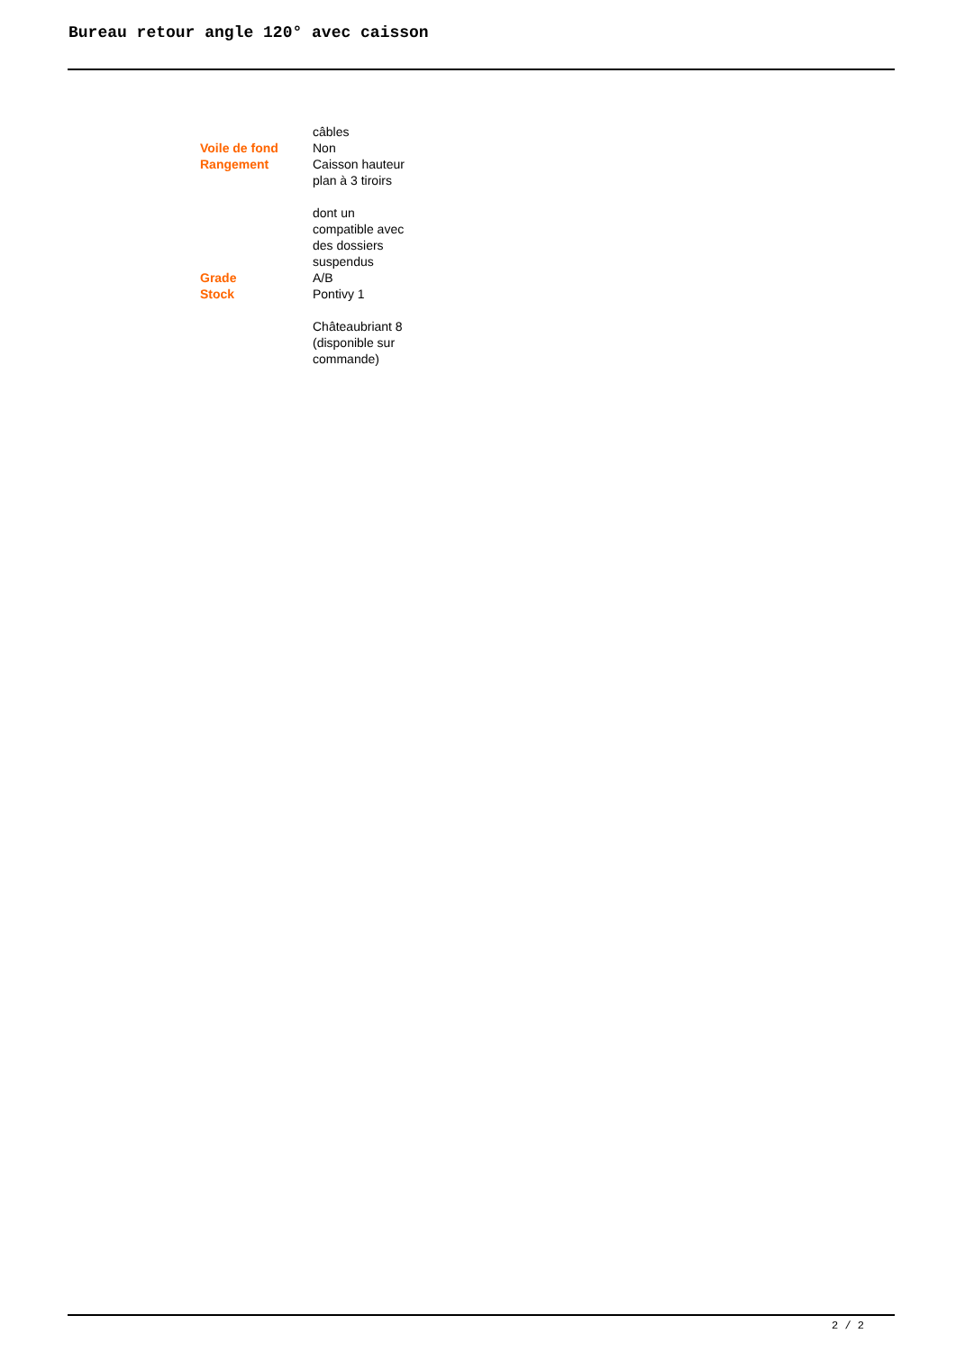Bureau retour angle 120° avec caisson
| | câbles |
| Voile de fond | Non |
| Rangement | Caisson hauteur plan à 3 tiroirs dont un compatible avec des dossiers suspendus |
| Grade | A/B |
| Stock | Pontivy 1 Châteaubriant 8 (disponible sur commande) |
2 / 2